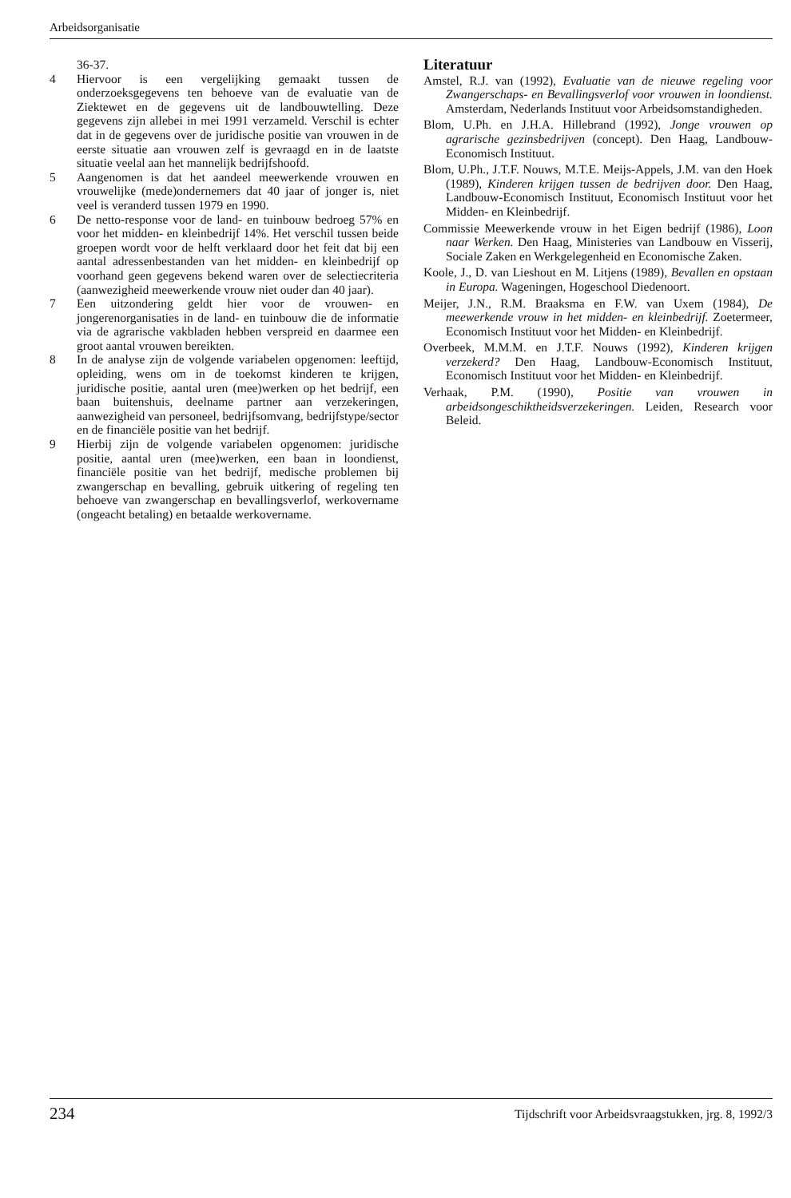Arbeidsorganisatie
36-37.
4 Hiervoor is een vergelijking gemaakt tussen de onderzoeksgegevens ten behoeve van de evaluatie van de Ziektewet en de gegevens uit de landbouwtelling. Deze gegevens zijn allebei in mei 1991 verzameld. Verschil is echter dat in de gegevens over de juridische positie van vrouwen in de eerste situatie aan vrouwen zelf is gevraagd en in de laatste situatie veelal aan het mannelijk bedrijfshoofd.
5 Aangenomen is dat het aandeel meewerkende vrouwen en vrouwelijke (mede)ondernemers dat 40 jaar of jonger is, niet veel is veranderd tussen 1979 en 1990.
6 De netto-response voor de land- en tuinbouw bedroeg 57% en voor het midden- en kleinbedrijf 14%. Het verschil tussen beide groepen wordt voor de helft verklaard door het feit dat bij een aantal adressenbestanden van het midden- en kleinbedrijf op voorhand geen gegevens bekend waren over de selectiecriteria (aanwezigheid meewerkende vrouw niet ouder dan 40 jaar).
7 Een uitzondering geldt hier voor de vrouwen- en jongerenorganisaties in de land- en tuinbouw die de informatie via de agrarische vakbladen hebben verspreid en daarmee een groot aantal vrouwen bereikten.
8 In de analyse zijn de volgende variabelen opgenomen: leeftijd, opleiding, wens om in de toekomst kinderen te krijgen, juridische positie, aantal uren (mee)werken op het bedrijf, een baan buitenshuis, deelname partner aan verzekeringen, aanwezigheid van personeel, bedrijfsomvang, bedrijfstype/sector en de financiële positie van het bedrijf.
9 Hierbij zijn de volgende variabelen opgenomen: juridische positie, aantal uren (mee)werken, een baan in loondienst, financiële positie van het bedrijf, medische problemen bij zwangerschap en bevalling, gebruik uitkering of regeling ten behoeve van zwangerschap en bevallingsverlof, werkovername (ongeacht betaling) en betaalde werkovername.
Literatuur
Amstel, R.J. van (1992), Evaluatie van de nieuwe regeling voor Zwangerschaps- en Bevallingsverlof voor vrouwen in loondienst. Amsterdam, Nederlands Instituut voor Arbeidsomstandigheden.
Blom, U.Ph. en J.H.A. Hillebrand (1992), Jonge vrouwen op agrarische gezinsbedrijven (concept). Den Haag, Landbouw-Economisch Instituut.
Blom, U.Ph., J.T.F. Nouws, M.T.E. Meijs-Appels, J.M. van den Hoek (1989), Kinderen krijgen tussen de bedrijven door. Den Haag, Landbouw-Economisch Instituut, Economisch Instituut voor het Midden- en Kleinbedrijf.
Commissie Meewerkende vrouw in het Eigen bedrijf (1986), Loon naar Werken. Den Haag, Ministeries van Landbouw en Visserij, Sociale Zaken en Werkgelegenheid en Economische Zaken.
Koole, J., D. van Lieshout en M. Litjens (1989), Bevallen en opstaan in Europa. Wageningen, Hogeschool Diedenoort.
Meijer, J.N., R.M. Braaksma en F.W. van Uxem (1984), De meewerkende vrouw in het midden- en kleinbedrijf. Zoetermeer, Economisch Instituut voor het Midden- en Kleinbedrijf.
Overbeek, M.M.M. en J.T.F. Nouws (1992), Kinderen krijgen verzekerd? Den Haag, Landbouw-Economisch Instituut, Economisch Instituut voor het Midden- en Kleinbedrijf.
Verhaak, P.M. (1990), Positie van vrouwen in arbeidsongeschiktheidsverzekeringen. Leiden, Research voor Beleid.
234 Tijdschrift voor Arbeidsvraagstukken, jrg. 8, 1992/3